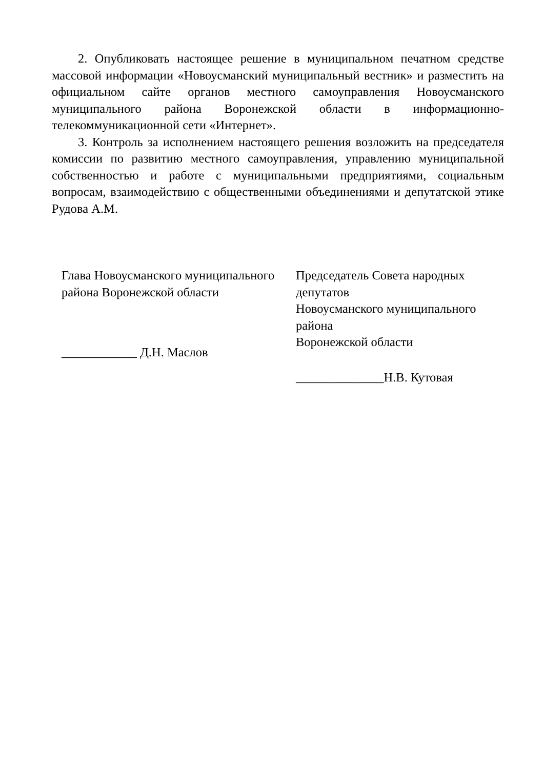2. Опубликовать настоящее решение в муниципальном печатном средстве массовой информации «Новоусманский муниципальный вестник» и разместить на официальном сайте органов местного самоуправления Новоусманского муниципального района Воронежской области в информационно-телекоммуникационной сети «Интернет».
3. Контроль за исполнением настоящего решения возложить на председателя комиссии по развитию местного самоуправления, управлению муниципальной собственностью и работе с муниципальными предприятиями, социальным вопросам, взаимодействию с общественными объединениями и депутатской этике Рудова А.М.
Глава Новоусманского муниципального
района Воронежской области
____________ Д.Н. Маслов
Председатель Совета народных депутатов
Новоусманского муниципального района
Воронежской области
______________Н.В. Кутовая